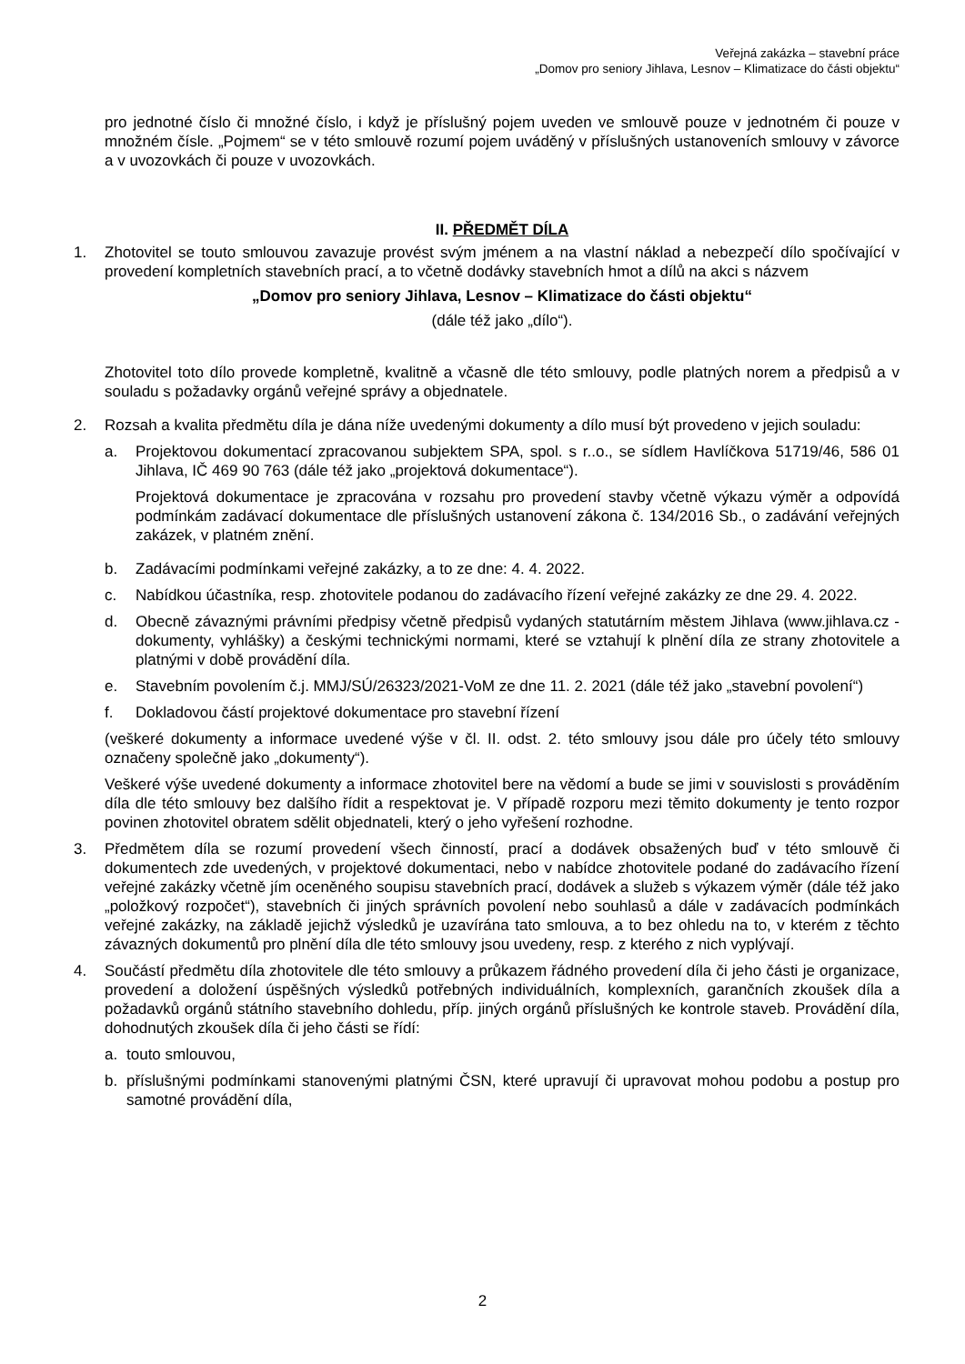Veřejná zakázka – stavební práce
„Domov pro seniory Jihlava, Lesnov – Klimatizace do části objektu“
pro jednotné číslo či množné číslo, i když je příslušný pojem uveden ve smlouvě pouze v jednotném či pouze v množném čísle. „Pojmem“ se v této smlouvě rozumí pojem uváděný v příslušných ustanoveních smlouvy v závorce a v uvozovkách či pouze v uvozovkách.
II. PŘEDMĚT DÍLA
1. Zhotovitel se touto smlouvou zavazuje provést svým jménem a na vlastní náklad a nebezpečí dílo spočívající v provedení kompletních stavebních prací, a to včetně dodávky stavebních hmot a dílů na akci s názvem
„Domov pro seniory Jihlava, Lesnov – Klimatizace do části objektu“
(dále též jako „dílo“).
Zhotovitel toto dílo provede kompletně, kvalitně a včasně dle této smlouvy, podle platných norem a předpisů a v souladu s požadavky orgánů veřejné správy a objednatele.
2. Rozsah a kvalita předmětu díla je dána níže uvedenými dokumenty a dílo musí být provedeno v jejich souladu:
a. Projektovou dokumentací zpracovanou subjektem SPA, spol. s r..o., se sídlem Havlíčkova 51719/46, 586 01 Jihlava, IČ 469 90 763 (dále též jako „projektová dokumentace“).
Projektová dokumentace je zpracována v rozsahu pro provedení stavby včetně výkazu výměr a odpovídá podmínkám zadávací dokumentace dle příslušných ustanovení zákona č. 134/2016 Sb., o zadávání veřejných zakázek, v platném znění.
b. Zadávacími podmínkami veřejné zakázky, a to ze dne: 4. 4. 2022.
c. Nabídkou účastníka, resp. zhotovitele podanou do zadávacího řízení veřejné zakázky ze dne 29. 4. 2022.
d. Obecně závaznými právními předpisy včetně předpisů vydaných statutárním městem Jihlava (www.jihlava.cz - dokumenty, vyhlášky) a českými technickými normami, které se vztahují k plnění díla ze strany zhotovitele a platnými v době provádění díla.
e. Stavebním povolením č.j. MMJ/SÚ/26323/2021-VoM ze dne 11. 2. 2021 (dále též jako „stavební povolení“)
f. Dokladovou částí projektové dokumentace pro stavební řízení
(veškeré dokumenty a informace uvedené výše v čl. II. odst. 2. této smlouvy jsou dále pro účely této smlouvy označeny společně jako „dokumenty“).
Veškeré výše uvedené dokumenty a informace zhotovitel bere na vědomí a bude se jimi v souvislosti s prováděním díla dle této smlouvy bez dalšího řídit a respektovat je. V případě rozporu mezi těmito dokumenty je tento rozpor povinen zhotovitel obratem sdělit objednateli, který o jeho vyřešení rozhodne.
3. Předmětem díla se rozumí provedení všech činností, prací a dodávek obsažených buď v této smlouvě či dokumentech zde uvedených, v projektové dokumentaci, nebo v nabídce zhotovitele podané do zadávacího řízení veřejné zakázky včetně jím oceněného soupisu stavebních prací, dodávek a služeb s výkazem výměr (dále též jako „položkový rozpočet“), stavebních či jiných správních povolení nebo souhlasů a dále v zadávacích podmínkách veřejné zakázky, na základě jejichž výsledků je uzavírána tato smlouva, a to bez ohledu na to, v kterém z těchto závazných dokumentů pro plnění díla dle této smlouvy jsou uvedeny, resp. z kterého z nich vyplývají.
4. Součástí předmětu díla zhotovitele dle této smlouvy a průkazem řádného provedení díla či jeho části je organizace, provedení a doložení úspěšných výsledků potřebných individuálních, komplexních, garančních zkoušek díla a požadavků orgánů státního stavebního dohledu, příp. jiných orgánů příslušných ke kontrole staveb. Provádění díla, dohodnutých zkoušek díla či jeho části se řídí:
a. touto smlouvou,
b. příslušnými podmínkami stanovenými platnými ČSN, které upravují či upravovat mohou podobu a postup pro samotné provádění díla,
2